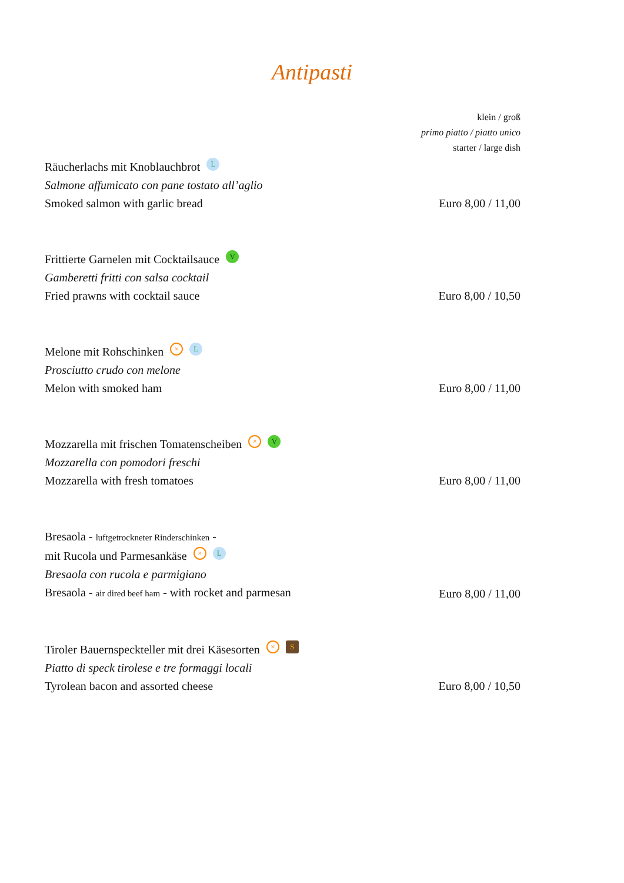Antipasti
klein / groß
primo piatto / piatto unico
starter / large dish
Räucherlachs mit Knoblauchbrot L
Salmone affumicato con pane tostato all’aglio
Smoked salmon with garlic bread
Euro 8,00 / 11,00
Frittierte Garnelen mit Cocktailsauce V
Gamberetti fritti con salsa cocktail
Fried prawns with cocktail sauce
Euro 8,00 / 10,50
Melone mit Rohschinken × L
Prosciutto crudo con melone
Melon with smoked ham
Euro 8,00 / 11,00
Mozzarella mit frischen Tomatenscheiben × V
Mozzarella con pomodori freschi
Mozzarella with fresh tomatoes
Euro 8,00 / 11,00
Bresaola - luftgetrockneter Rinderschinken -
mit Rucola und Parmesankäse × L
Bresaola con rucola e parmigiano
Bresaola - air dired beef ham - with rocket and parmesan
Euro 8,00 / 11,00
Tiroler Bauernspeckteller mit drei Käsesorten × S
Piatto di speck tirolese e tre formaggi locali
Tyrolean bacon and assorted cheese
Euro 8,00 / 10,50